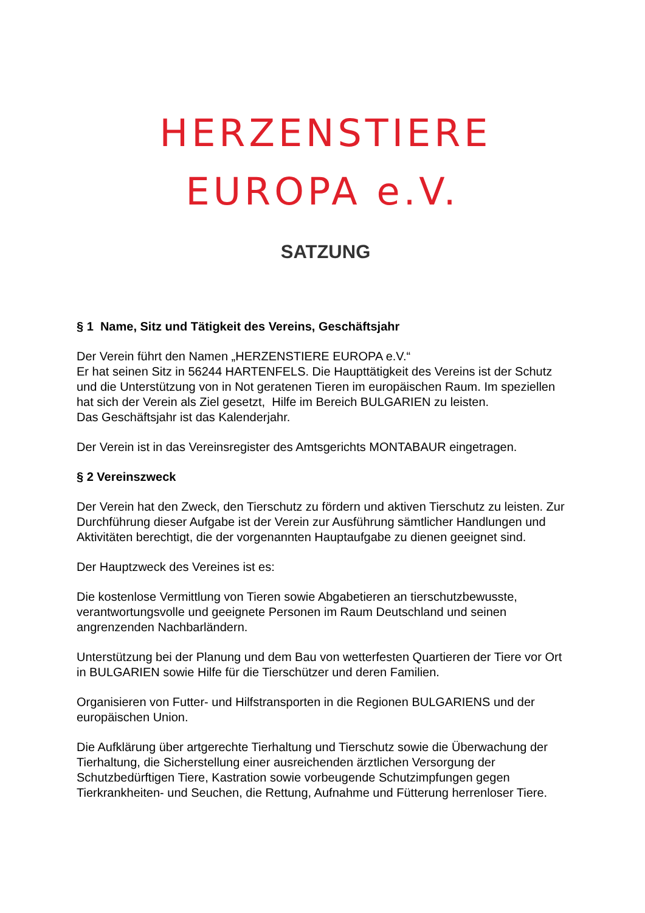HERZENSTIERE
EUROPA e.V.
SATZUNG
§ 1 Name, Sitz und Tätigkeit des Vereins, Geschäftsjahr
Der Verein führt den Namen „HERZENSTIERE EUROPA e.V.“
Er hat seinen Sitz in 56244 HARTENFELS. Die Haupttätigkeit des Vereins ist der Schutz und die Unterstützung von in Not geratenen Tieren im europäischen Raum. Im speziellen hat sich der Verein als Ziel gesetzt, Hilfe im Bereich BULGARIEN zu leisten.
Das Geschäftsjahr ist das Kalenderjahr.
Der Verein ist in das Vereinsregister des Amtsgerichts MONTABAUR eingetragen.
§ 2 Vereinszweck
Der Verein hat den Zweck, den Tierschutz zu fördern und aktiven Tierschutz zu leisten. Zur Durchführung dieser Aufgabe ist der Verein zur Ausführung sämtlicher Handlungen und Aktivitäten berechtigt, die der vorgenannten Hauptaufgabe zu dienen geeignet sind.
Der Hauptzweck des Vereines ist es:
Die kostenlose Vermittlung von Tieren sowie Abgabetieren an tierschutzbewusste, verantwortungsvolle und geeignete Personen im Raum Deutschland und seinen angrenzenden Nachbarländern.
Unterstützung bei der Planung und dem Bau von wetterfesten Quartieren der Tiere vor Ort in BULGARIEN sowie Hilfe für die Tierschützer und deren Familien.
Organisieren von Futter- und Hilfstransporten in die Regionen BULGARIENS und der europäischen Union.
Die Aufklärung über artgerechte Tierhaltung und Tierschutz sowie die Überwachung der Tierhaltung, die Sicherstellung einer ausreichenden ärztlichen Versorgung der Schutzbedürftigen Tiere, Kastration sowie vorbeugende Schutzimpfungen gegen Tierkrankheiten- und Seuchen, die Rettung, Aufnahme und Fütterung herrenloser Tiere.